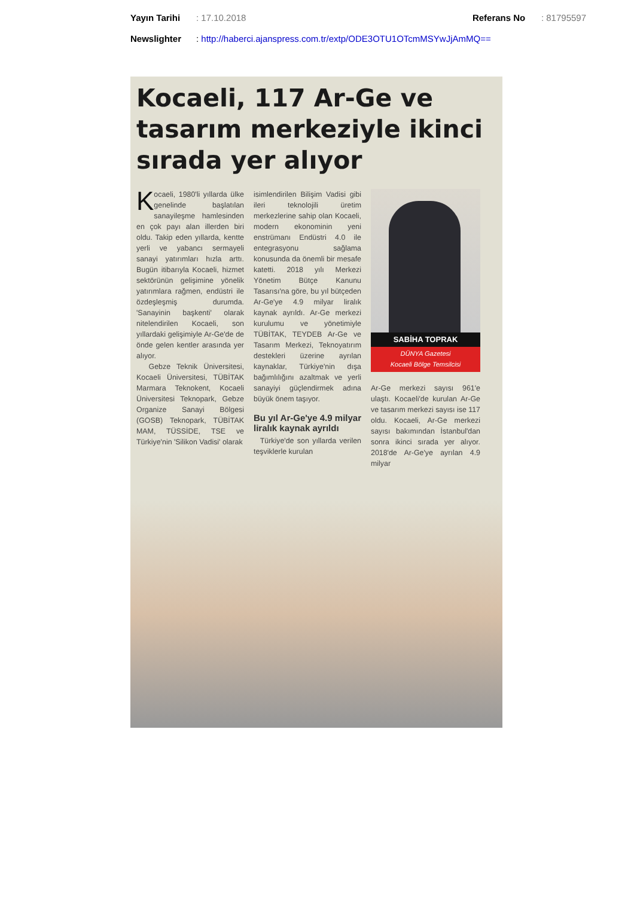Yayın Tarihi: 17.10.2018 Referans No: 81795597
Newslighter: http://haberci.ajanspress.com.tr/extp/ODE3OTU1OTcmMSYwJjAmMQ==
Kocaeli, 117 Ar-Ge ve tasarım merkeziyle ikinci sırada yer alıyor
Kocaeli, 1980'li yıllarda ülke genelinde başlatılan sanayileşme hamlesinden en çok payı alan illerden biri oldu. Takip eden yıllarda, kentte yerli ve yabancı sermayeli sanayi yatırımları hızla arttı. Bugün itibarıyla Kocaeli, hizmet sektörünün gelişimine yönelik yatırımlara rağmen, endüstri ile özdeşleşmiş durumda. 'Sanayinin başkenti' olarak nitelendirilen Kocaeli, son yıllardaki gelişimiyle Ar-Ge'de de önde gelen kentler arasında yer alıyor.
Gebze Teknik Üniversitesi, Kocaeli Üniversitesi, TÜBİTAK Marmara Teknokent, Kocaeli Üniversitesi Teknopark, Gebze Organize Sanayi Bölgesi (GOSB) Teknopark, TÜBİTAK MAM, TÜSSİDE, TSE ve Türkiye'nin 'Silikon Vadisi' olarak
isimlendirilen Bilişim Vadisi gibi ileri teknolojili üretim merkezlerine sahip olan Kocaeli, modern ekonominin yeni enstrümanı Endüstri 4.0 ile entegrasyonu sağlama konusunda da önemli bir mesafe katetti. 2018 yılı Merkezi Yönetim Bütçe Kanunu Tasarısı'na göre, bu yıl bütçeden Ar-Ge'ye 4.9 milyar liralık kaynak ayrıldı. Ar-Ge merkezi kurulumu ve yönetimiyle TÜBİTAK, TEYDEB Ar-Ge ve Tasarım Merkezi, Teknoyatırım destekleri üzerine ayrılan kaynaklar, Türkiye'nin dışa bağımlılığını azaltmak ve yerli sanayiyi güçlendirmek adına büyük önem taşıyor.
Bu yıl Ar-Ge'ye 4.9 milyar liralık kaynak ayrıldı
Türkiye'de son yıllarda verilen teşviklerle kurulan
SABİHA TOPRAK
DÜNYA Gazetesi
Kocaeli Bölge Temsilcisi
Ar-Ge merkezi sayısı 961'e ulaştı. Kocaeli'de kurulan Ar-Ge ve tasarım merkezi sayısı ise 117 oldu. Kocaeli, Ar-Ge merkezi sayısı bakımından İstanbul'dan sonra ikinci sırada yer alıyor. 2018'de Ar-Ge'ye ayrılan 4.9 milyar